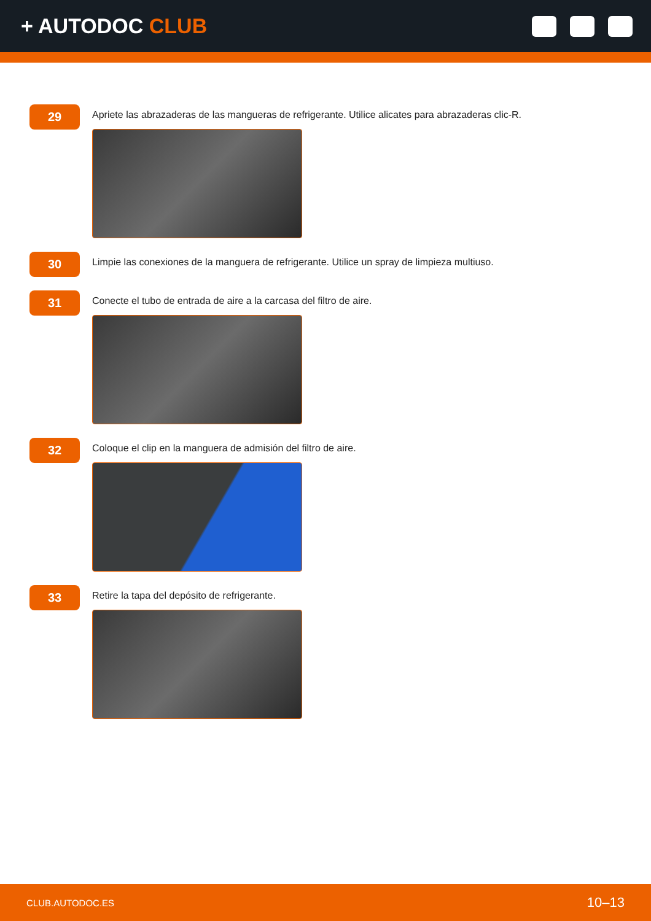+ AUTODOC CLUB
29
Apriete las abrazaderas de las mangueras de refrigerante. Utilice alicates para abrazaderas clic-R.
30
Limpie las conexiones de la manguera de refrigerante. Utilice un spray de limpieza multiuso.
31
Conecte el tubo de entrada de aire a la carcasa del filtro de aire.
32
Coloque el clip en la manguera de admisión del filtro de aire.
33
Retire la tapa del depósito de refrigerante.
CLUB.AUTODOC.ES 10–13